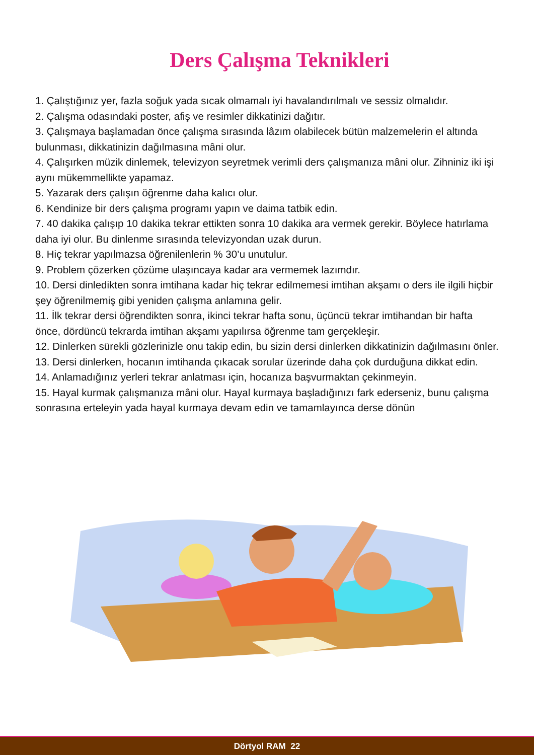Ders Çalışma Teknikleri
1. Çalıştığınız yer, fazla soğuk yada sıcak olmamalı iyi havalandırılmalı ve sessiz olmalıdır.
2. Çalışma odasındaki poster, afiş ve resimler dikkatinizi dağıtır.
3. Çalışmaya başlamadan önce çalışma sırasında lâzım olabilecek bütün malzemelerin el altında bulunması, dikkatinizin dağılmasına mâni olur.
4. Çalışırken müzik dinlemek, televizyon seyretmek verimli ders çalışmanıza mâni olur. Zihniniz iki işi aynı mükemmellikte yapamaz.
5. Yazarak ders çalışın öğrenme daha kalıcı olur.
6. Kendinize bir ders çalışma programı yapın ve daima tatbik edin.
7. 40 dakika çalışıp 10 dakika tekrar ettikten sonra 10 dakika ara vermek gerekir. Böylece hatırlama daha iyi olur. Bu dinlenme sırasında televizyondan uzak durun.
8. Hiç tekrar yapılmazsa öğrenilenlerin % 30’u unutulur.
9. Problem çözerken çözüme ulaşıncaya kadar ara vermemek lazımdır.
10. Dersi dinledikten sonra imtihana kadar hiç tekrar edilmemesi imtihan akşamı o ders ile ilgili hiçbir şey öğrenilmemiş gibi yeniden çalışma anlamına gelir.
11. İlk tekrar dersi öğrendikten sonra, ikinci tekrar hafta sonu, üçüncü tekrar imtihandan bir hafta önce, dördüncü tekrarda imtihan akşamı yapılırsa öğrenme tam gerçekleşir.
12. Dinlerken sürekli gözlerinizle onu takip edin, bu sizin dersi dinlerken dikkatinizin dağılmasını önler.
13. Dersi dinlerken, hocanın imtihanda çıkacak sorular üzerinde daha çok durduğuna dikkat edin.
14. Anlamadığınız yerleri tekrar anlatması için, hocanıza başvurmaktan çekinmeyin.
15. Hayal kurmak çalışmanıza mâni olur. Hayal kurmaya başladığınızı fark ederseniz, bunu çalışma sonrasına erteleyin yada hayal kurmaya devam edin ve tamamlayınca derse dönün
Dörtyol RAM 22